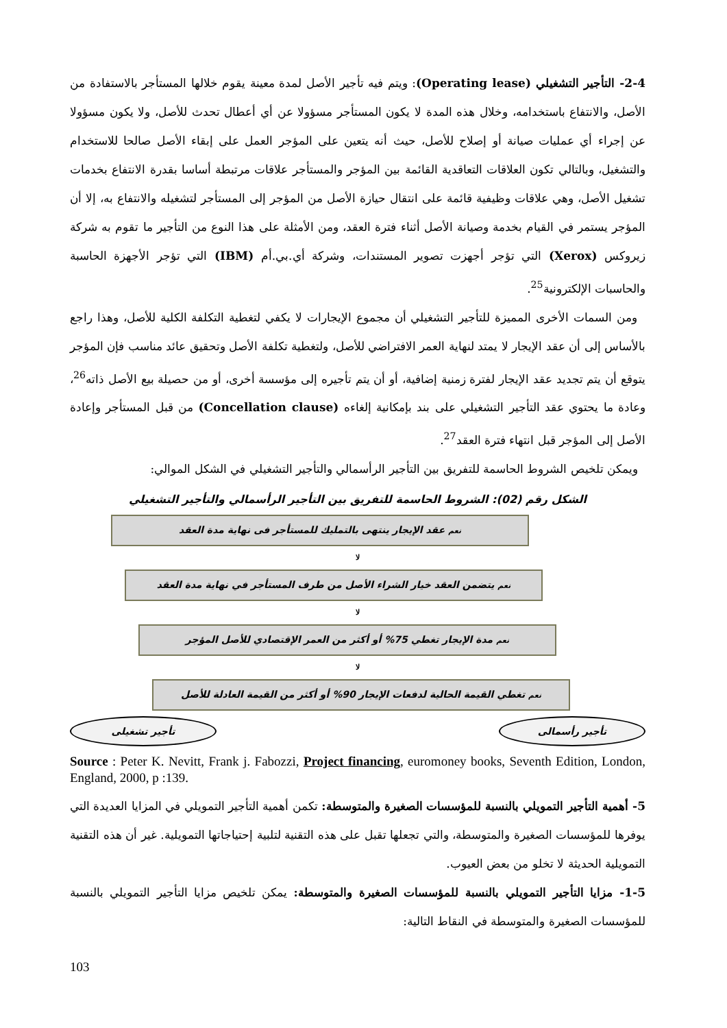2-4- التأجير التشغيلي (Operating lease): ويتم فيه تأجير الأصل لمدة معينة يقوم خلالها المستأجر بالاستفادة من الأصل، والانتفاع باستخدامه، وخلال هذه المدة لا يكون المستأجر مسؤولا عن أي أعطال تحدث للأصل، ولا يكون مسؤولا عن إجراء أي عمليات صيانة أو إصلاح للأصل، حيث أنه يتعين على المؤجر العمل على إبقاء الأصل صالحا للاستخدام والتشغيل، وبالتالي تكون العلاقات التعاقدية القائمة بين المؤجر والمستأجر علاقات مرتبطة أساسا بقدرة الانتفاع بخدمات تشغيل الأصل، وهي علاقات وظيفية قائمة على انتقال حيازة الأصل من المؤجر إلى المستأجر لتشغيله والانتفاع به، إلا أن المؤجر يستمر في القيام بخدمة وصيانة الأصل أثناء فترة العقد، ومن الأمثلة على هذا النوع من التأجير ما تقوم به شركة زيروكس (Xerox) التي تؤجر أجهزت تصوير المستندات، وشركة أي.بي.أم (IBM) التي تؤجر الأجهزة الحاسبة والحاسبات الإلكترونية<sup>25</sup>.
ومن السمات الأخرى المميزة للتأجير التشغيلي أن مجموع الإيجارات لا يكفي لتغطية التكلفة الكلية للأصل، وهذا راجع بالأساس إلى أن عقد الإيجار لا يمتد لنهاية العمر الافتراضي للأصل، ولتغطية تكلفة الأصل وتحقيق عائد مناسب فإن المؤجر يتوقع أن يتم تجديد عقد الإيجار لفترة زمنية إضافية، أو أن يتم تأجيره إلى مؤسسة أخرى، أو من حصيلة بيع الأصل ذاته<sup>26</sup>، وعادة ما يحتوي عقد التأجير التشغيلي على بند بإمكانية إلغاءه (Concellation clause) من قبل المستأجر وإعادة الأصل إلى المؤجر قبل انتهاء فترة العقد<sup>27</sup>.
ويمكن تلخيص الشروط الحاسمة للتفريق بين التأجير الرأسمالي والتأجير التشغيلي في الشكل الموالي:
الشكل رقم (02): الشروط الحاسمة للتفريق بين التأجير الرأسمالي والتأجير التشغيلي
نعم عقد الإيجار ينتهى بالتمليك للمستأجر فى نهاية مدة العقد
لا
نعم يتضمن العقد خيار الشراء الأصل من طرف المستأجر في نهاية مدة العقد
لا
نعم مدة الإيجار تغطي 75% أو أكثر من العمر الإقتصادي للأصل المؤجر
لا
نعم تغطي القيمة الحالية لدفعات الإيجار 90% أو أكثر من القيمة العادلة للأصل
تأجير رأسمالى تأجير تشغيلى
Source : Peter K. Nevitt, Frank j. Fabozzi, Project financing, euromoney books, Seventh Edition, London, England, 2000, p :139.
5- أهمية التأجير التمويلي بالنسبة للمؤسسات الصغيرة والمتوسطة: تكمن أهمية التأجير التمويلي في المزايا العديدة التي يوفرها للمؤسسات الصغيرة والمتوسطة، والتي تجعلها تقبل على هذه التقنية لتلبية إحتياجاتها التمويلية. غير أن هذه التقنية التمويلية الحديثة لا تخلو من بعض العيوب.
1-5- مزايا التأجير التمويلي بالنسبة للمؤسسات الصغيرة والمتوسطة: يمكن تلخيص مزايا التأجير التمويلي بالنسبة للمؤسسات الصغيرة والمتوسطة في النقاط التالية:
103